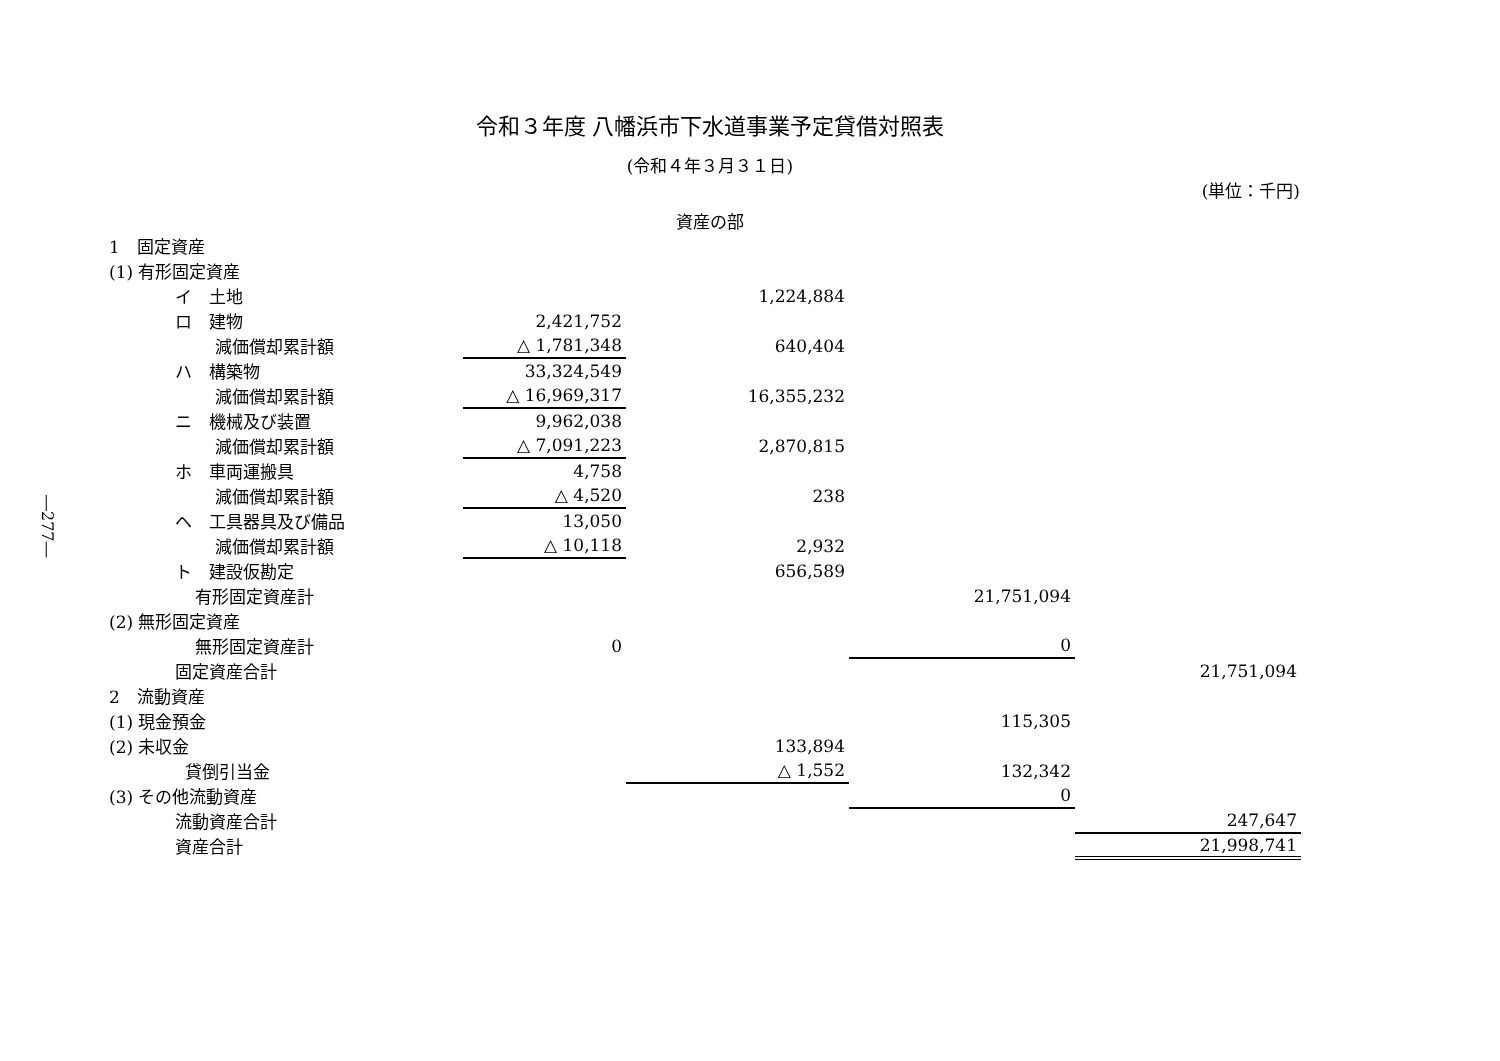―277―
令和３年度 八幡浜市下水道事業予定貸借対照表
(令和４年３月３１日)
(単位：千円)
資産の部
| 1 固定資産 | | | | |
| (1) 有形固定資産 | | | | |
| イ 土地 | | 1,224,884 | | |
| ロ 建物 | 2,421,752 | | | |
| 減価償却累計額 | △ 1,781,348 | 640,404 | | |
| ハ 構築物 | 33,324,549 | | | |
| 減価償却累計額 | △ 16,969,317 | 16,355,232 | | |
| ニ 機械及び装置 | 9,962,038 | | | |
| 減価償却累計額 | △ 7,091,223 | 2,870,815 | | |
| ホ 車両運搬具 | 4,758 | | | |
| 減価償却累計額 | △ 4,520 | 238 | | |
| ヘ 工具器具及び備品 | 13,050 | | | |
| 減価償却累計額 | △ 10,118 | 2,932 | | |
| ト 建設仮勘定 | | 656,589 | | |
| 有形固定資産計 | | | 21,751,094 | |
| (2) 無形固定資産 | | | | |
| 無形固定資産計 | 0 | | 0 | |
| 固定資産合計 | | | | 21,751,094 |
| 2 流動資産 | | | | |
| (1) 現金預金 | | | 115,305 | |
| (2) 未収金 | | 133,894 | | |
| 貸倒引当金 | | △ 1,552 | 132,342 | |
| (3) その他流動資産 | | | 0 | |
| 流動資産合計 | | | | 247,647 |
| 資産合計 | | | | 21,998,741 |